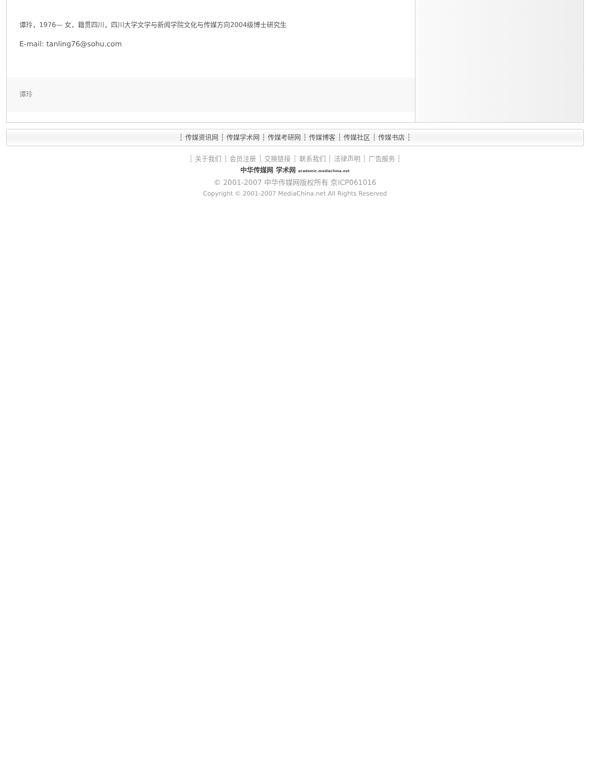谭玲，1976— 女，籍贯四川，四川大学文学与新闻学院文化与传媒方向2004级博士研究生
E-mail: tanling76@sohu.com
谭玲
┆ 传媒资讯网 ┆ 传媒学术网 ┆ 传媒考研网 ┆ 传媒博客 ┆ 传媒社区 ┆ 传媒书店 ┆
┆ 关于我们 ┆ 会员注册 ┆ 交换链接 ┆ 联系我们 ┆ 法律声明 ┆ 广告服务 ┆
中华传媒网 学术网 academic.mediachina.net
© 2001-2007 中华传媒网版权所有 京ICP061016
Copyright © 2001-2007 MediaChina.net All Rights Reserved